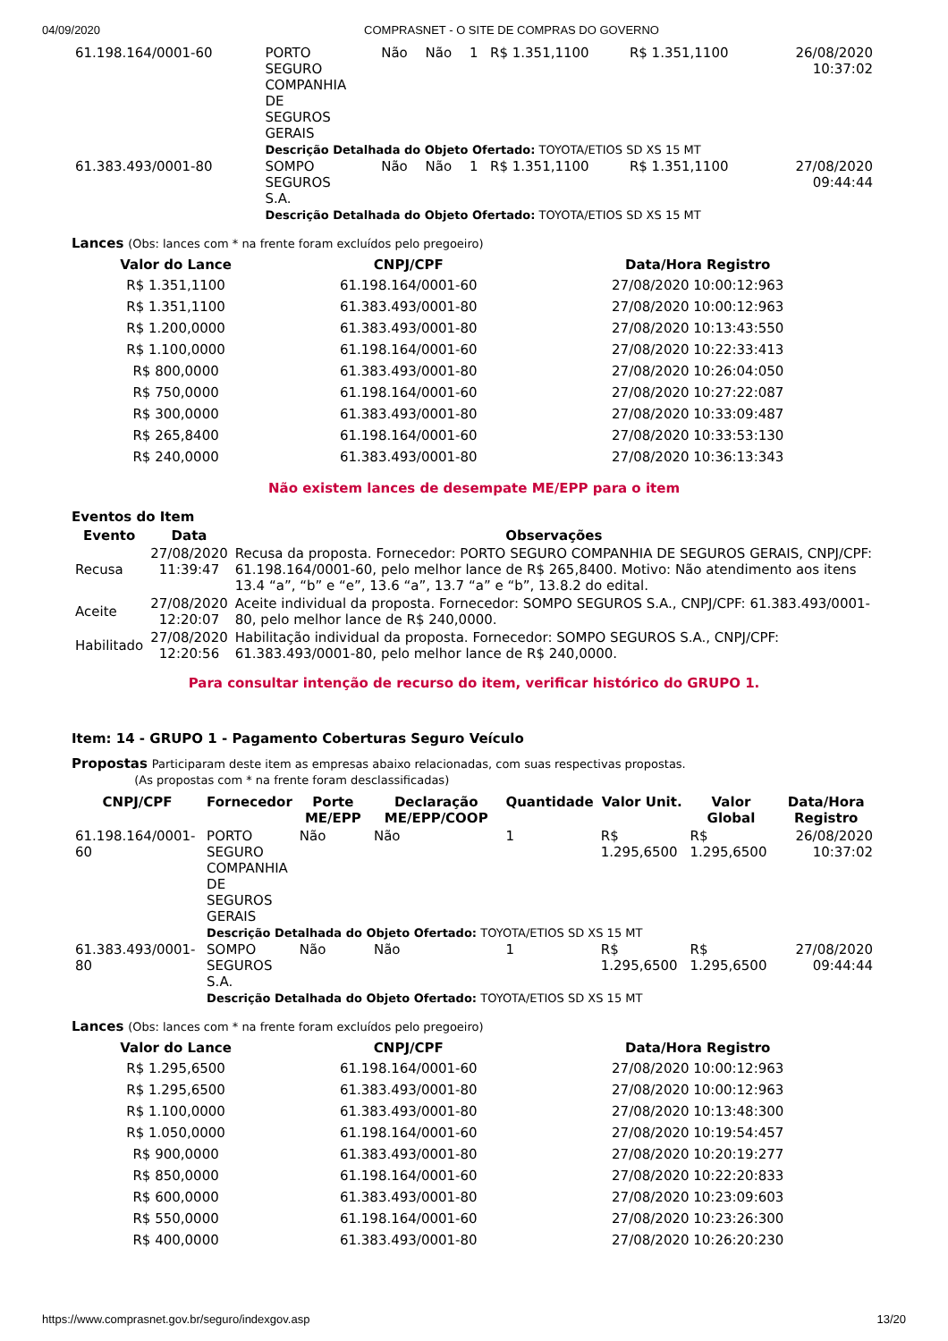04/09/2020 COMPRASNET - O SITE DE COMPRAS DO GOVERNO
| 61.198.164/0001-60 | PORTO SEGURO COMPANHIA DE SEGUROS GERAIS | Não | Não | 1 | R$ 1.351,1100 | R$ 1.351,1100 | 26/08/2020 10:37:02 |
| | Descrição Detalhada do Objeto Ofertado: TOYOTA/ETIOS SD XS 15 MT | | | | | | |
| 61.383.493/0001-80 | SOMPO SEGUROS S.A. | Não | Não | 1 | R$ 1.351,1100 | R$ 1.351,1100 | 27/08/2020 09:44:44 |
| | Descrição Detalhada do Objeto Ofertado: TOYOTA/ETIOS SD XS 15 MT | | | | | | |
Lances (Obs: lances com * na frente foram excluídos pelo pregoeiro)
| Valor do Lance | CNPJ/CPF | Data/Hora Registro |
| --- | --- | --- |
| R$ 1.351,1100 | 61.198.164/0001-60 | 27/08/2020 10:00:12:963 |
| R$ 1.351,1100 | 61.383.493/0001-80 | 27/08/2020 10:00:12:963 |
| R$ 1.200,0000 | 61.383.493/0001-80 | 27/08/2020 10:13:43:550 |
| R$ 1.100,0000 | 61.198.164/0001-60 | 27/08/2020 10:22:33:413 |
| R$ 800,0000 | 61.383.493/0001-80 | 27/08/2020 10:26:04:050 |
| R$ 750,0000 | 61.198.164/0001-60 | 27/08/2020 10:27:22:087 |
| R$ 300,0000 | 61.383.493/0001-80 | 27/08/2020 10:33:09:487 |
| R$ 265,8400 | 61.198.164/0001-60 | 27/08/2020 10:33:53:130 |
| R$ 240,0000 | 61.383.493/0001-80 | 27/08/2020 10:36:13:343 |
Não existem lances de desempate ME/EPP para o item
Eventos do Item
| Evento | Data | Observações |
| --- | --- | --- |
| Recusa | 27/08/2020 11:39:47 | Recusa da proposta. Fornecedor: PORTO SEGURO COMPANHIA DE SEGUROS GERAIS, CNPJ/CPF: 61.198.164/0001-60, pelo melhor lance de R$ 265,8400. Motivo: Não atendimento aos itens 13.4 “a”, “b” e “e”, 13.6 “a”, 13.7 “a” e “b”, 13.8.2 do edital. |
| Aceite | 27/08/2020 12:20:07 | Aceite individual da proposta. Fornecedor: SOMPO SEGUROS S.A., CNPJ/CPF: 61.383.493/0001-80, pelo melhor lance de R$ 240,0000. |
| Habilitado | 27/08/2020 12:20:56 | Habilitação individual da proposta. Fornecedor: SOMPO SEGUROS S.A., CNPJ/CPF: 61.383.493/0001-80, pelo melhor lance de R$ 240,0000. |
Para consultar intenção de recurso do item, verificar histórico do GRUPO 1.
Item: 14 - GRUPO 1 - Pagamento Coberturas Seguro Veículo
Propostas Participaram deste item as empresas abaixo relacionadas, com suas respectivas propostas.
(As propostas com * na frente foram desclassificadas)
| CNPJ/CPF | Fornecedor | Porte ME/EPP | Declaração ME/EPP/COOP | Quantidade | Valor Unit. | Valor Global | Data/Hora Registro |
| --- | --- | --- | --- | --- | --- | --- | --- |
| 61.198.164/0001-60 | PORTO SEGURO COMPANHIA DE SEGUROS GERAIS | Não | Não | 1 | R$ 1.295,6500 | R$ 1.295,6500 | 26/08/2020 10:37:02 |
| | Descrição Detalhada do Objeto Ofertado: TOYOTA/ETIOS SD XS 15 MT | | | | | | |
| 61.383.493/0001-80 | SOMPO SEGUROS S.A. | Não | Não | 1 | R$ 1.295,6500 | R$ 1.295,6500 | 27/08/2020 09:44:44 |
| | Descrição Detalhada do Objeto Ofertado: TOYOTA/ETIOS SD XS 15 MT | | | | | | |
Lances (Obs: lances com * na frente foram excluídos pelo pregoeiro)
| Valor do Lance | CNPJ/CPF | Data/Hora Registro |
| --- | --- | --- |
| R$ 1.295,6500 | 61.198.164/0001-60 | 27/08/2020 10:00:12:963 |
| R$ 1.295,6500 | 61.383.493/0001-80 | 27/08/2020 10:00:12:963 |
| R$ 1.100,0000 | 61.383.493/0001-80 | 27/08/2020 10:13:48:300 |
| R$ 1.050,0000 | 61.198.164/0001-60 | 27/08/2020 10:19:54:457 |
| R$ 900,0000 | 61.383.493/0001-80 | 27/08/2020 10:20:19:277 |
| R$ 850,0000 | 61.198.164/0001-60 | 27/08/2020 10:22:20:833 |
| R$ 600,0000 | 61.383.493/0001-80 | 27/08/2020 10:23:09:603 |
| R$ 550,0000 | 61.198.164/0001-60 | 27/08/2020 10:23:26:300 |
| R$ 400,0000 | 61.383.493/0001-80 | 27/08/2020 10:26:20:230 |
https://www.comprasnet.gov.br/seguro/indexgov.asp 13/20